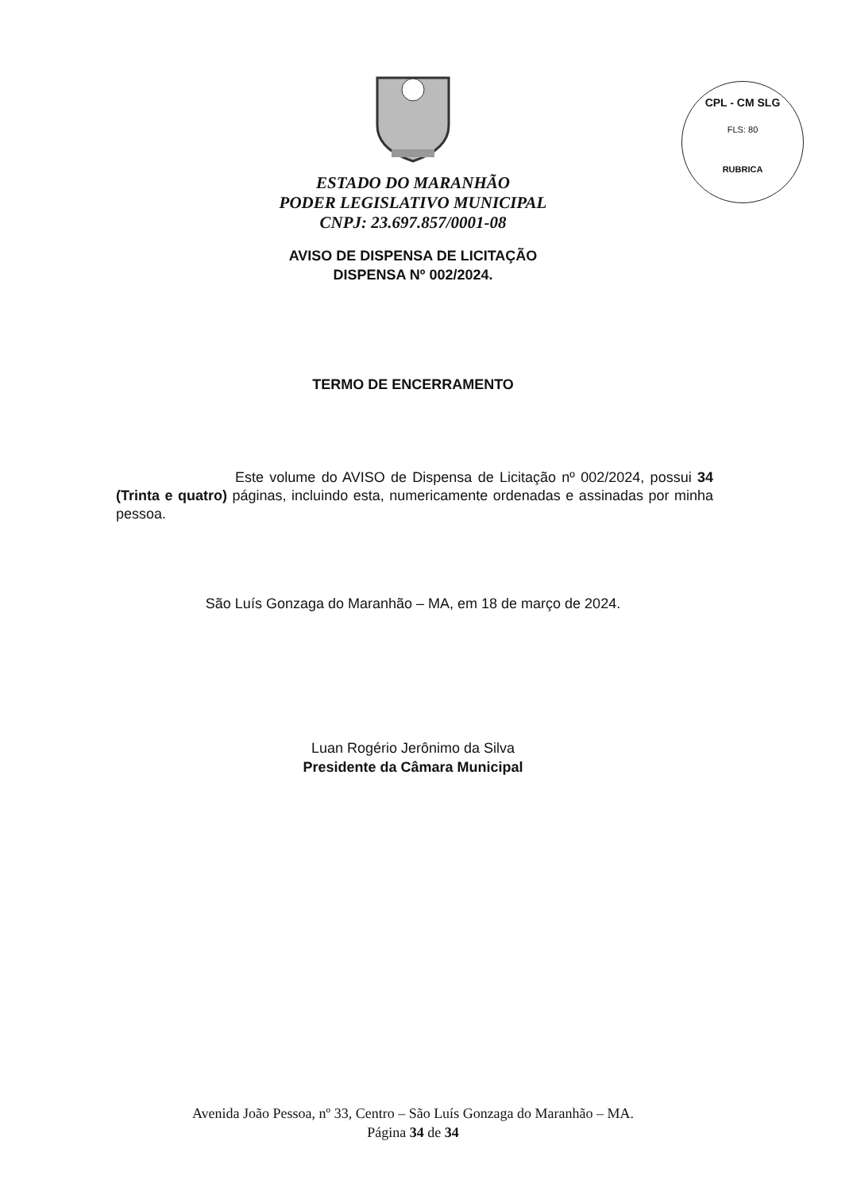CPL - CM SLG
FLS: 80
RUBRICA
ESTADO DO MARANHÃO
PODER LEGISLATIVO MUNICIPAL
CNPJ: 23.697.857/0001-08
AVISO DE DISPENSA DE LICITAÇÃO
DISPENSA Nº 002/2024.
TERMO DE ENCERRAMENTO
Este volume do AVISO de Dispensa de Licitação nº 002/2024, possui 34 (Trinta e quatro) páginas, incluindo esta, numericamente ordenadas e assinadas por minha pessoa.
São Luís Gonzaga do Maranhão – MA, em 18 de março de 2024.
Luan Rogério Jerônimo da Silva
Presidente da Câmara Municipal
Avenida João Pessoa, nº 33, Centro – São Luís Gonzaga do Maranhão – MA.
Página 34 de 34